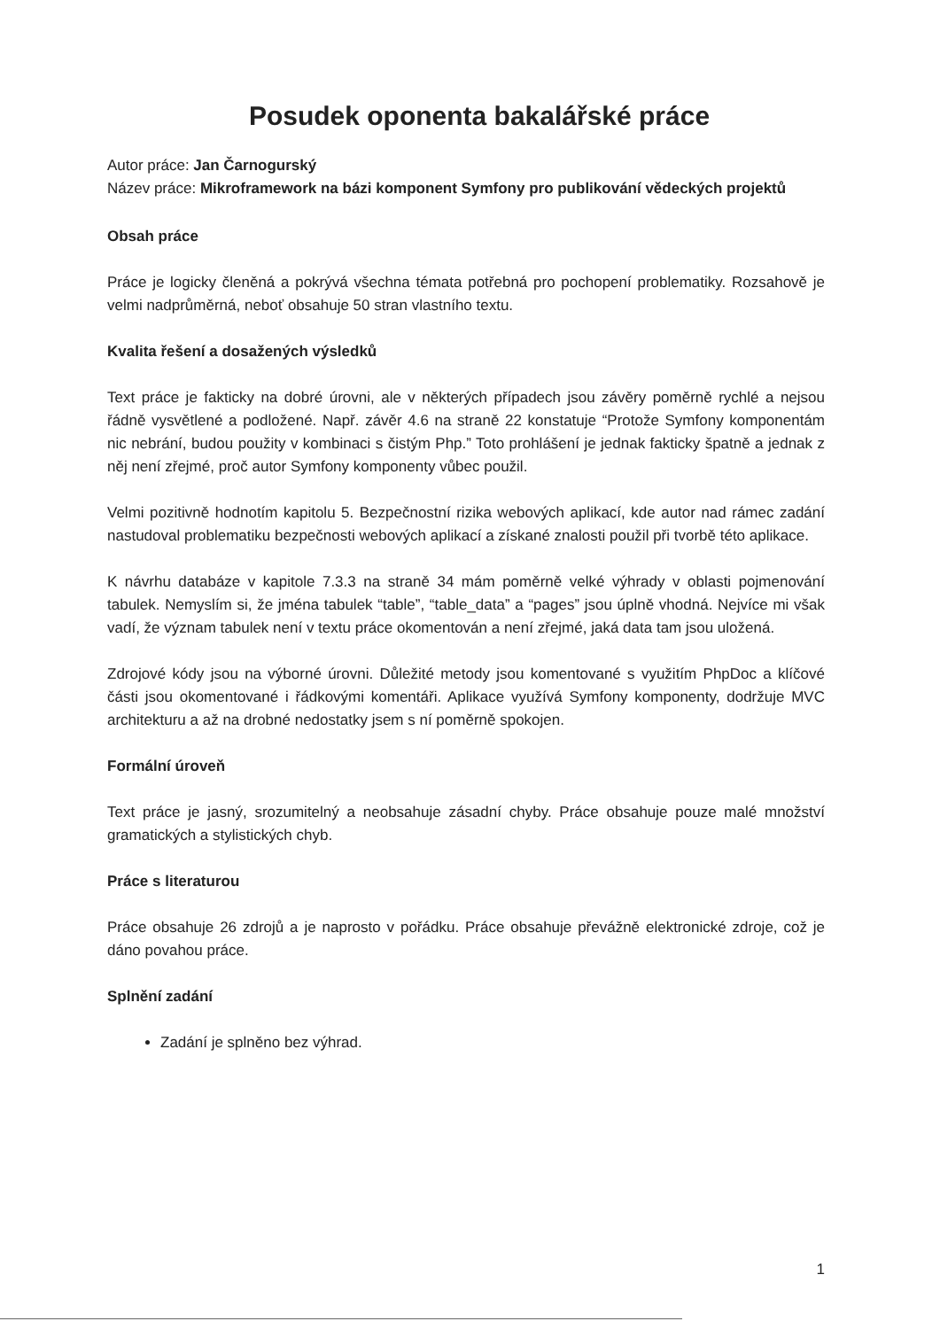Posudek oponenta bakalářské práce
Autor práce: Jan Čarnogurský
Název práce: Mikroframework na bázi komponent Symfony pro publikování vědeckých projektů
Obsah práce
Práce je logicky členěná a pokrývá všechna témata potřebná pro pochopení problematiky. Rozsahově je velmi nadprůměrná, neboť obsahuje 50 stran vlastního textu.
Kvalita řešení a dosažených výsledků
Text práce je fakticky na dobré úrovni, ale v některých případech jsou závěry poměrně rychlé a nejsou řádně vysvětlené a podložené. Např. závěr 4.6 na straně 22 konstatuje “Protože Symfony komponentám nic nebrání, budou použity v kombinaci s čistým Php.” Toto prohlášení je jednak fakticky špatně a jednak z něj není zřejmé, proč autor Symfony komponenty vůbec použil.
Velmi pozitivně hodnotím kapitolu 5. Bezpečnostní rizika webových aplikací, kde autor nad rámec zadání nastudoval problematiku bezpečnosti webových aplikací a získané znalosti použil při tvorbě této aplikace.
K návrhu databáze v kapitole 7.3.3 na straně 34 mám poměrně velké výhrady v oblasti pojmenování tabulek. Nemyslím si, že jména tabulek “table”, “table_data” a “pages” jsou úplně vhodná. Nejvíce mi však vadí, že význam tabulek není v textu práce okomentován a není zřejmé, jaká data tam jsou uložená.
Zdrojové kódy jsou na výborné úrovni. Důležité metody jsou komentované s využitím PhpDoc a klíčové části jsou okomentované i řádkovými komentáři. Aplikace využívá Symfony komponenty, dodržuje MVC architekturu a až na drobné nedostatky jsem s ní poměrně spokojen.
Formální úroveň
Text práce je jasný, srozumitelný a neobsahuje zásadní chyby. Práce obsahuje pouze malé množství gramatických a stylistických chyb.
Práce s literaturou
Práce obsahuje 26 zdrojů a je naprosto v pořádku. Práce obsahuje převážně elektronické zdroje, což je dáno povahou práce.
Splnění zadání
Zadání je splněno bez výhrad.
1